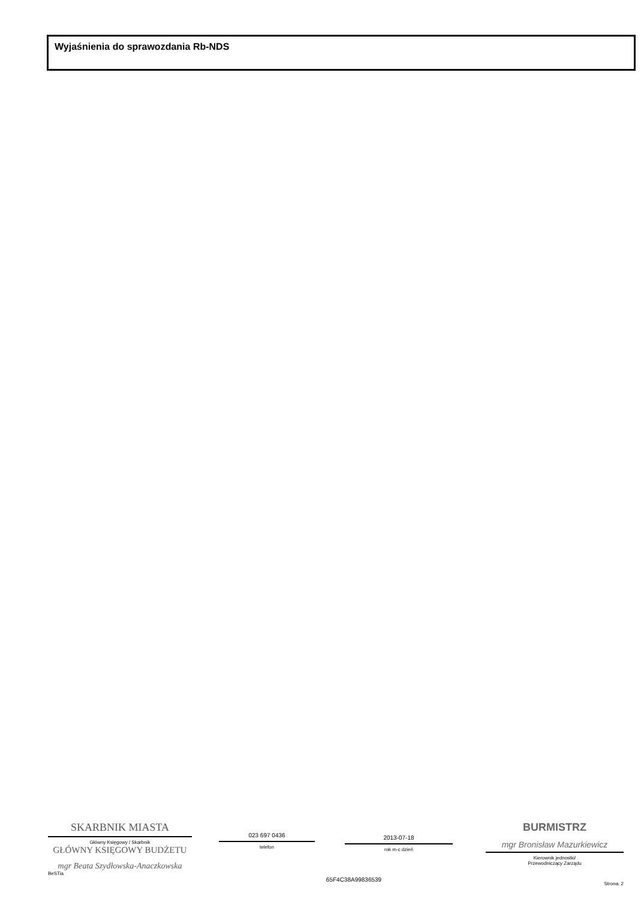Wyjaśnienia do sprawozdania Rb-NDS
SKARBNIK MIASTA
Główny Księgowy / Skarbnik
GŁÓWNY KSIĘGOWY BUDŻETU
mgr Beata Szydłowska-Anaczkowska
BeSTia
023 697 0436
telefon
2013-07-18
rok m-c dzień
65F4C38A99836539
BURMISTRZ
mgr Bronisław Mazurkiewicz
Kierownik jednostki/
Przewodniczący Zarządu
Strona: 2